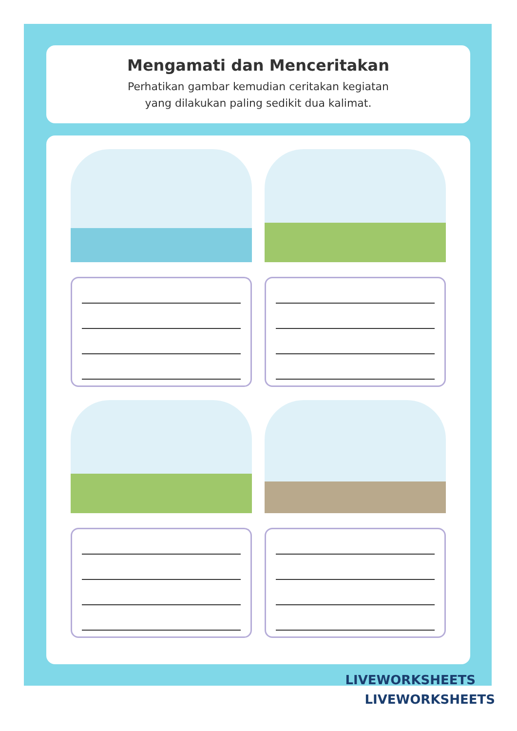Mengamati dan Menceritakan
Perhatikan gambar kemudian ceritakan kegiatan
yang dilakukan paling sedikit dua kalimat.
LIVEWORKSHEETS
LIVEWORKSHEETS